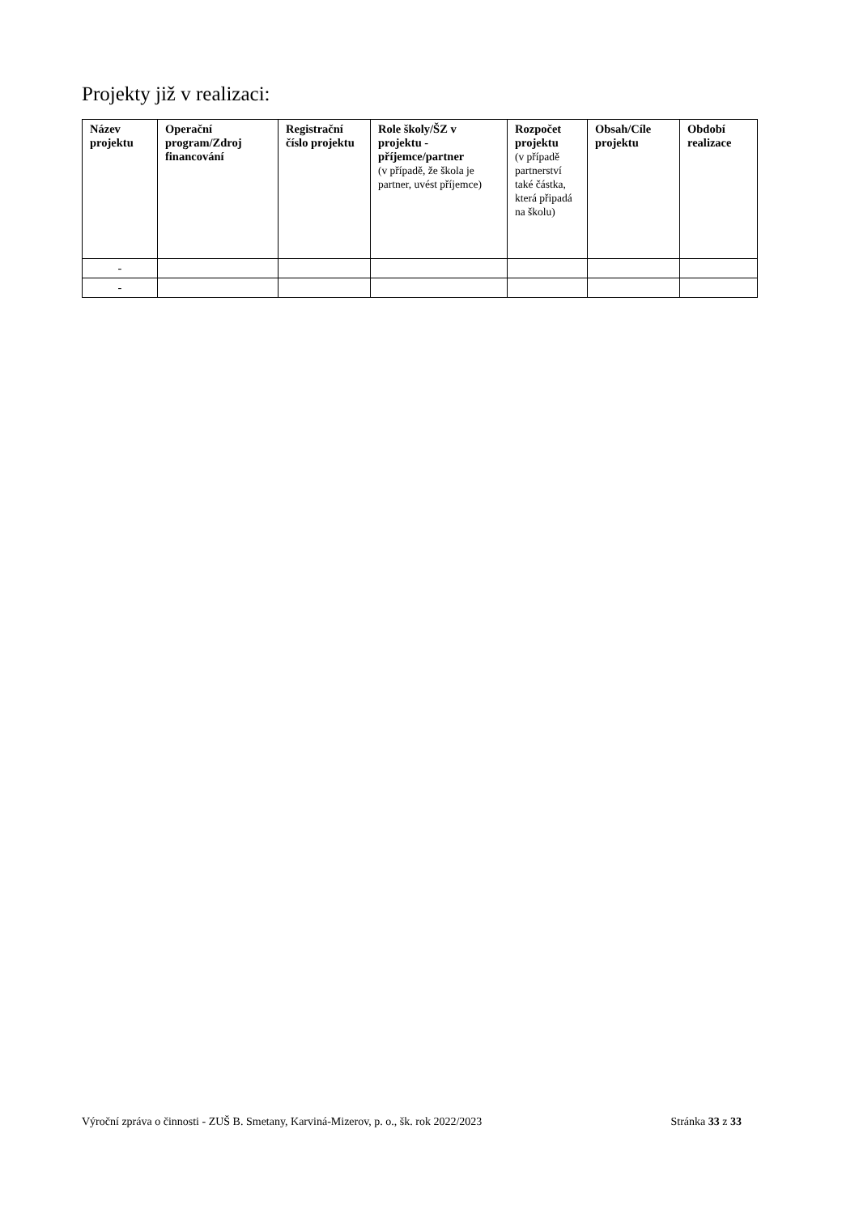Projekty již v realizaci:
| Název projektu | Operační program/Zdroj financování | Registrační číslo projektu | Role školy/ŠZ v projektu - příjemce/partner (v případě, že škola je partner, uvést příjemce) | Rozpočet projektu (v případě partnerství také částka, která připadá na školu) | Obsah/Cíle projektu | Období realizace |
| --- | --- | --- | --- | --- | --- | --- |
| - | | | | | | |
| - | | | | | | |
Výroční zpráva o činnosti - ZUŠ B. Smetany, Karviná-Mizerov, p. o., šk. rok 2022/2023 Stránka 33 z 33